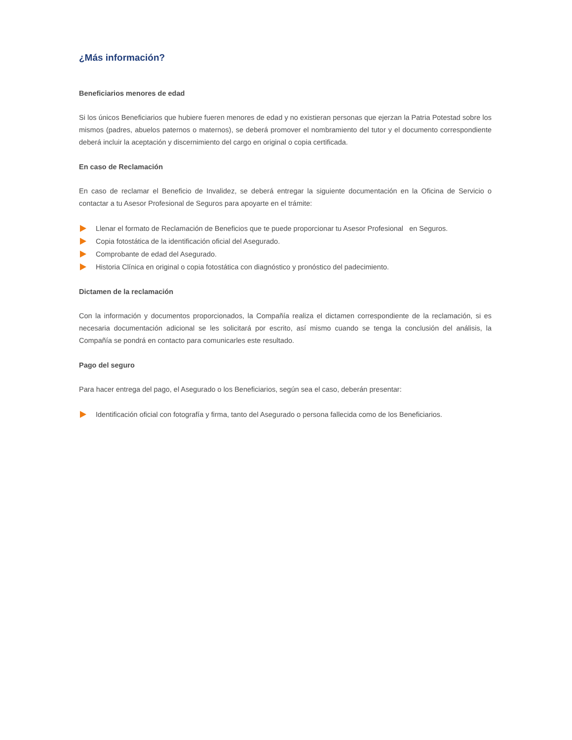¿Más información?
Beneficiarios menores de edad
Si los únicos Beneficiarios que hubiere fueren menores de edad y no existieran personas que ejerzan la Patria Potestad sobre los mismos (padres, abuelos paternos o maternos), se deberá promover el nombramiento del tutor y el documento correspondiente deberá incluir la aceptación y discernimiento del cargo en original o copia certificada.
En caso de Reclamación
En caso de reclamar el Beneficio de Invalidez, se deberá entregar la siguiente documentación en la Oficina de Servicio o contactar a tu Asesor Profesional de Seguros para apoyarte en el trámite:
Llenar el formato de Reclamación de Beneficios que te puede proporcionar tu Asesor Profesional en Seguros.
Copia fotostática de la identificación oficial del Asegurado.
Comprobante de edad del Asegurado.
Historia Clínica en original o copia fotostática con diagnóstico y pronóstico del padecimiento.
Dictamen de la reclamación
Con la información y documentos proporcionados, la Compañía realiza el dictamen correspondiente de la reclamación, si es necesaria documentación adicional se les solicitará por escrito, así mismo cuando se tenga la conclusión del análisis, la Compañía se pondrá en contacto para comunicarles este resultado.
Pago del seguro
Para hacer entrega del pago, el Asegurado o los Beneficiarios, según sea el caso, deberán presentar:
Identificación oficial con fotografía y firma, tanto del Asegurado o persona fallecida como de los Beneficiarios.